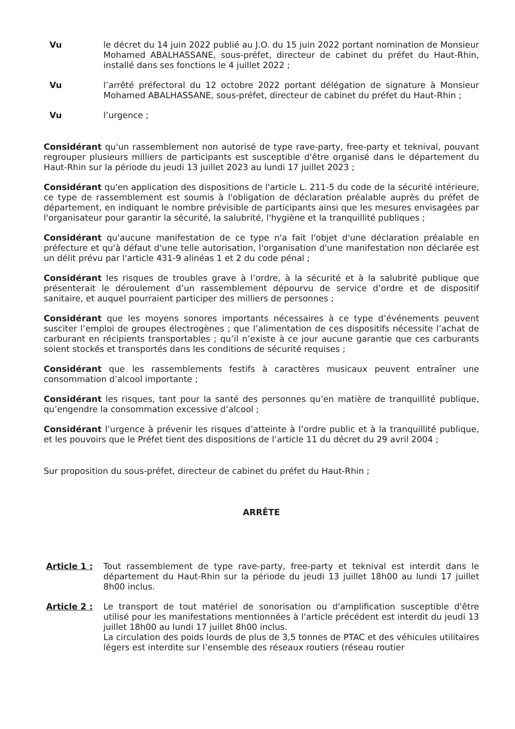Vu le décret du 14 juin 2022 publié au J.O. du 15 juin 2022 portant nomination de Monsieur Mohamed ABALHASSANE, sous-préfet, directeur de cabinet du préfet du Haut-Rhin, installé dans ses fonctions le 4 juillet 2022 ;
Vu l’arrêté préfectoral du 12 octobre 2022 portant délégation de signature à Monsieur Mohamed ABALHASSANE, sous-préfet, directeur de cabinet du préfet du Haut-Rhin ;
Vu l’urgence ;
Considérant qu'un rassemblement non autorisé de type rave-party, free-party et teknival, pouvant regrouper plusieurs milliers de participants est susceptible d'être organisé dans le département du Haut-Rhin sur la période du jeudi 13 juillet 2023 au lundi 17 juillet 2023 ;
Considérant qu'en application des dispositions de l'article L. 211-5 du code de la sécurité intérieure, ce type de rassemblement est soumis à l'obligation de déclaration préalable auprès du préfet de département, en indiquant le nombre prévisible de participants ainsi que les mesures envisagées par l'organisateur pour garantir la sécurité, la salubrité, l'hygiène et la tranquillité publiques ;
Considérant qu'aucune manifestation de ce type n'a fait l'objet d'une déclaration préalable en préfecture et qu'à défaut d'une telle autorisation, l'organisation d'une manifestation non déclarée est un délit prévu par l'article 431-9 alinéas 1 et 2 du code pénal ;
Considérant les risques de troubles grave à l’ordre, à la sécurité et à la salubrité publique que présenterait le déroulement d’un rassemblement dépourvu de service d’ordre et de dispositif sanitaire, et auquel pourraient participer des milliers de personnes ;
Considérant que les moyens sonores importants nécessaires à ce type d’événements peuvent susciter l’emploi de groupes électrogènes ; que l’alimentation de ces dispositifs nécessite l’achat de carburant en récipients transportables ; qu’il n’existe à ce jour aucune garantie que ces carburants soient stockés et transportés dans les conditions de sécurité requises ;
Considérant que les rassemblements festifs à caractères musicaux peuvent entraîner une consommation d’alcool importante ;
Considérant les risques, tant pour la santé des personnes qu’en matière de tranquillité publique, qu’engendre la consommation excessive d’alcool ;
Considérant l’urgence à prévenir les risques d’atteinte à l’ordre public et à la tranquillité publique, et les pouvoirs que le Préfet tient des dispositions de l’article 11 du décret du 29 avril 2004 ;
Sur proposition du sous-préfet, directeur de cabinet du préfet du Haut-Rhin ;
ARRÊTE
Article 1 : Tout rassemblement de type rave-party, free-party et teknival est interdit dans le département du Haut-Rhin sur la période du jeudi 13 juillet 18h00 au lundi 17 juillet 8h00 inclus.
Article 2 : Le transport de tout matériel de sonorisation ou d'amplification susceptible d'être utilisé pour les manifestations mentionnées à l'article précédent est interdit du jeudi 13 juillet 18h00 au lundi 17 juillet 8h00 inclus.
La circulation des poids lourds de plus de 3,5 tonnes de PTAC et des véhicules utilitaires légers est interdite sur l’ensemble des réseaux routiers (réseau routier